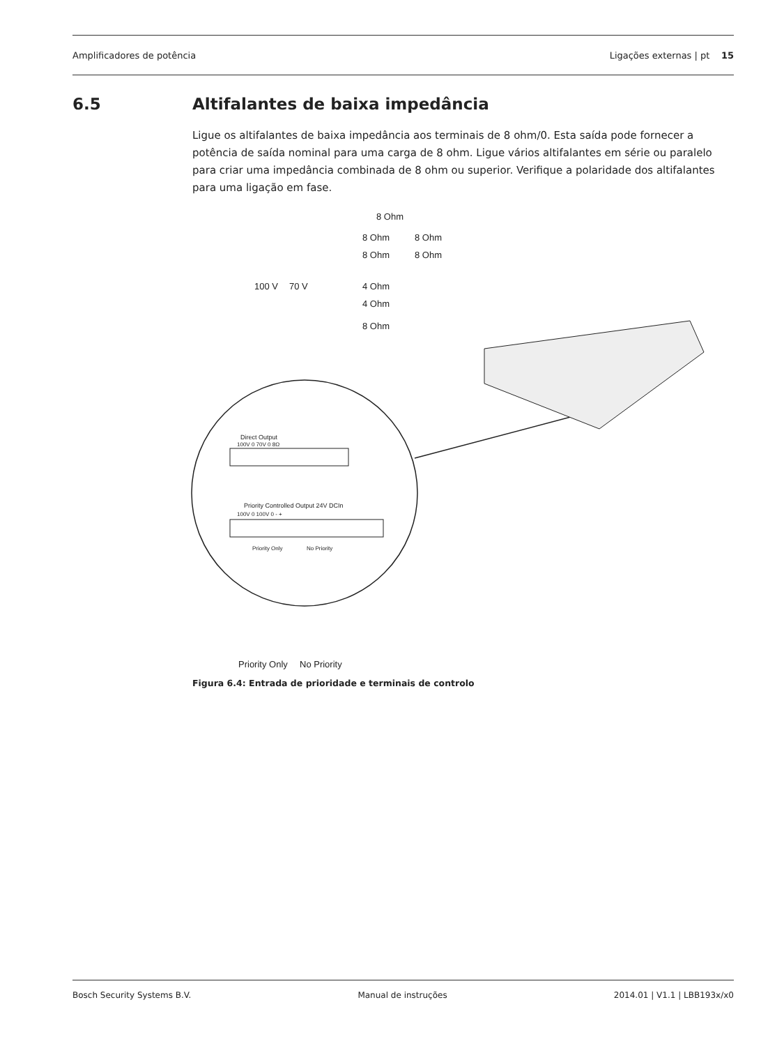Amplificadores de potência Ligações externas | pt 15
6.5 Altifalantes de baixa impedância
Ligue os altifalantes de baixa impedância aos terminais de 8 ohm/0. Esta saída pode fornecer a potência de saída nominal para uma carga de 8 ohm. Ligue vários altifalantes em série ou paralelo para criar uma impedância combinada de 8 ohm ou superior. Verifique a polaridade dos altifalantes para uma ligação em fase.
8 Ohm
8 Ohm
8 Ohm
8 Ohm
8 Ohm
100 V
70 V
4 Ohm
4 Ohm
8 Ohm
Direct Output
100V 0 70V 0 8Ω
Priority Controlled Output 24V DCIn
100V 0 100V 0 - +
Priority Only
No Priority
Priority Only
No Priority
Figura 6.4: Entrada de prioridade e terminais de controlo
Bosch Security Systems B.V. Manual de instruções 2014.01 | V1.1 | LBB193x/x0